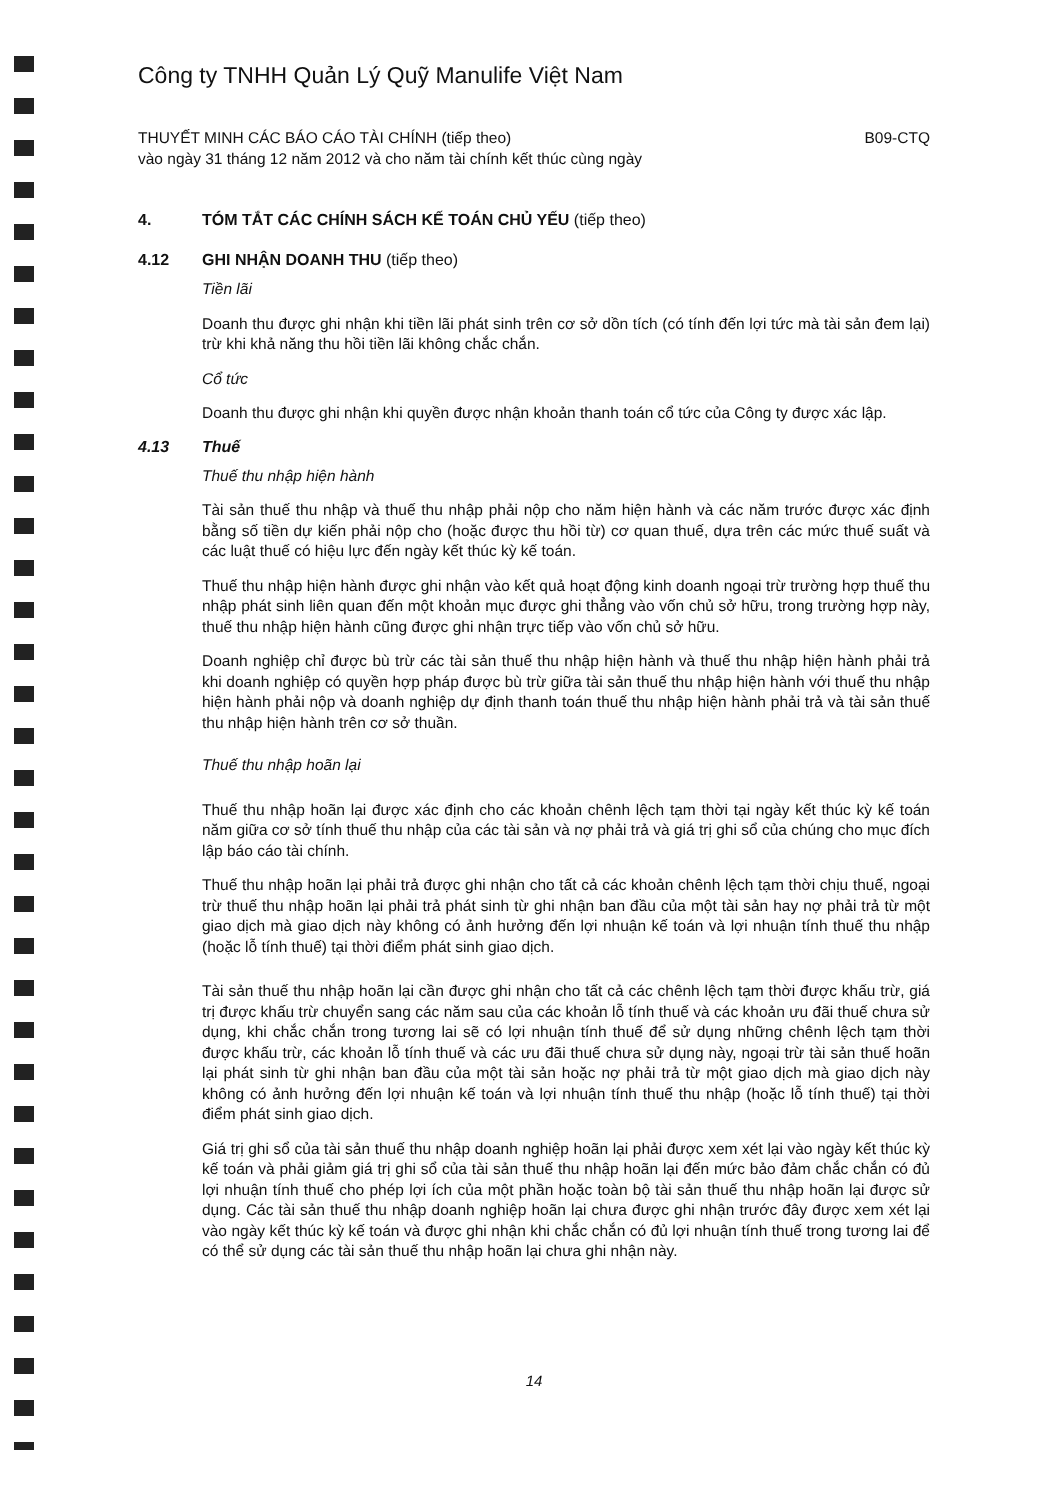Công ty TNHH Quản Lý Quỹ Manulife Việt Nam
THUYẾT MINH CÁC BÁO CÁO TÀI CHÍNH (tiếp theo)
vào ngày 31 tháng 12 năm 2012 và cho năm tài chính kết thúc cùng ngày
B09-CTQ
4. TÓM TẮT CÁC CHÍNH SÁCH KẾ TOÁN CHỦ YẾU (tiếp theo)
4.12 GHI NHẬN DOANH THU (tiếp theo)
Tiền lãi
Doanh thu được ghi nhận khi tiền lãi phát sinh trên cơ sở dồn tích (có tính đến lợi tức mà tài sản đem lại) trừ khi khả năng thu hồi tiền lãi không chắc chắn.
Cổ tức
Doanh thu được ghi nhận khi quyền được nhận khoản thanh toán cổ tức của Công ty được xác lập.
4.13 Thuế
Thuế thu nhập hiện hành
Tài sản thuế thu nhập và thuế thu nhập phải nộp cho năm hiện hành và các năm trước được xác định bằng số tiền dự kiến phải nộp cho (hoặc được thu hồi từ) cơ quan thuế, dựa trên các mức thuế suất và các luật thuế có hiệu lực đến ngày kết thúc kỳ kế toán.
Thuế thu nhập hiện hành được ghi nhận vào kết quả hoạt động kinh doanh ngoại trừ trường hợp thuế thu nhập phát sinh liên quan đến một khoản mục được ghi thẳng vào vốn chủ sở hữu, trong trường hợp này, thuế thu nhập hiện hành cũng được ghi nhận trực tiếp vào vốn chủ sở hữu.
Doanh nghiệp chỉ được bù trừ các tài sản thuế thu nhập hiện hành và thuế thu nhập hiện hành phải trả khi doanh nghiệp có quyền hợp pháp được bù trừ giữa tài sản thuế thu nhập hiện hành với thuế thu nhập hiện hành phải nộp và doanh nghiệp dự định thanh toán thuế thu nhập hiện hành phải trả và tài sản thuế thu nhập hiện hành trên cơ sở thuần.
Thuế thu nhập hoãn lại
Thuế thu nhập hoãn lại được xác định cho các khoản chênh lệch tạm thời tại ngày kết thúc kỳ kế toán năm giữa cơ sở tính thuế thu nhập của các tài sản và nợ phải trả và giá trị ghi sổ của chúng cho mục đích lập báo cáo tài chính.
Thuế thu nhập hoãn lại phải trả được ghi nhận cho tất cả các khoản chênh lệch tạm thời chịu thuế, ngoại trừ thuế thu nhập hoãn lại phải trả phát sinh từ ghi nhận ban đầu của một tài sản hay nợ phải trả từ một giao dịch mà giao dịch này không có ảnh hưởng đến lợi nhuận kế toán và lợi nhuận tính thuế thu nhập (hoặc lỗ tính thuế) tại thời điểm phát sinh giao dịch.
Tài sản thuế thu nhập hoãn lại cần được ghi nhận cho tất cả các chênh lệch tạm thời được khấu trừ, giá trị được khấu trừ chuyển sang các năm sau của các khoản lỗ tính thuế và các khoản ưu đãi thuế chưa sử dụng, khi chắc chắn trong tương lai sẽ có lợi nhuận tính thuế để sử dụng những chênh lệch tạm thời được khấu trừ, các khoản lỗ tính thuế và các ưu đãi thuế chưa sử dụng này, ngoại trừ tài sản thuế hoãn lại phát sinh từ ghi nhận ban đầu của một tài sản hoặc nợ phải trả từ một giao dịch mà giao dịch này không có ảnh hưởng đến lợi nhuận kế toán và lợi nhuận tính thuế thu nhập (hoặc lỗ tính thuế) tại thời điểm phát sinh giao dịch.
Giá trị ghi sổ của tài sản thuế thu nhập doanh nghiệp hoãn lại phải được xem xét lại vào ngày kết thúc kỳ kế toán và phải giảm giá trị ghi sổ của tài sản thuế thu nhập hoãn lại đến mức bảo đảm chắc chắn có đủ lợi nhuận tính thuế cho phép lợi ích của một phần hoặc toàn bộ tài sản thuế thu nhập hoãn lại được sử dụng. Các tài sản thuế thu nhập doanh nghiệp hoãn lại chưa được ghi nhận trước đây được xem xét lại vào ngày kết thúc kỳ kế toán và được ghi nhận khi chắc chắn có đủ lợi nhuận tính thuế trong tương lai để có thể sử dụng các tài sản thuế thu nhập hoãn lại chưa ghi nhận này.
14